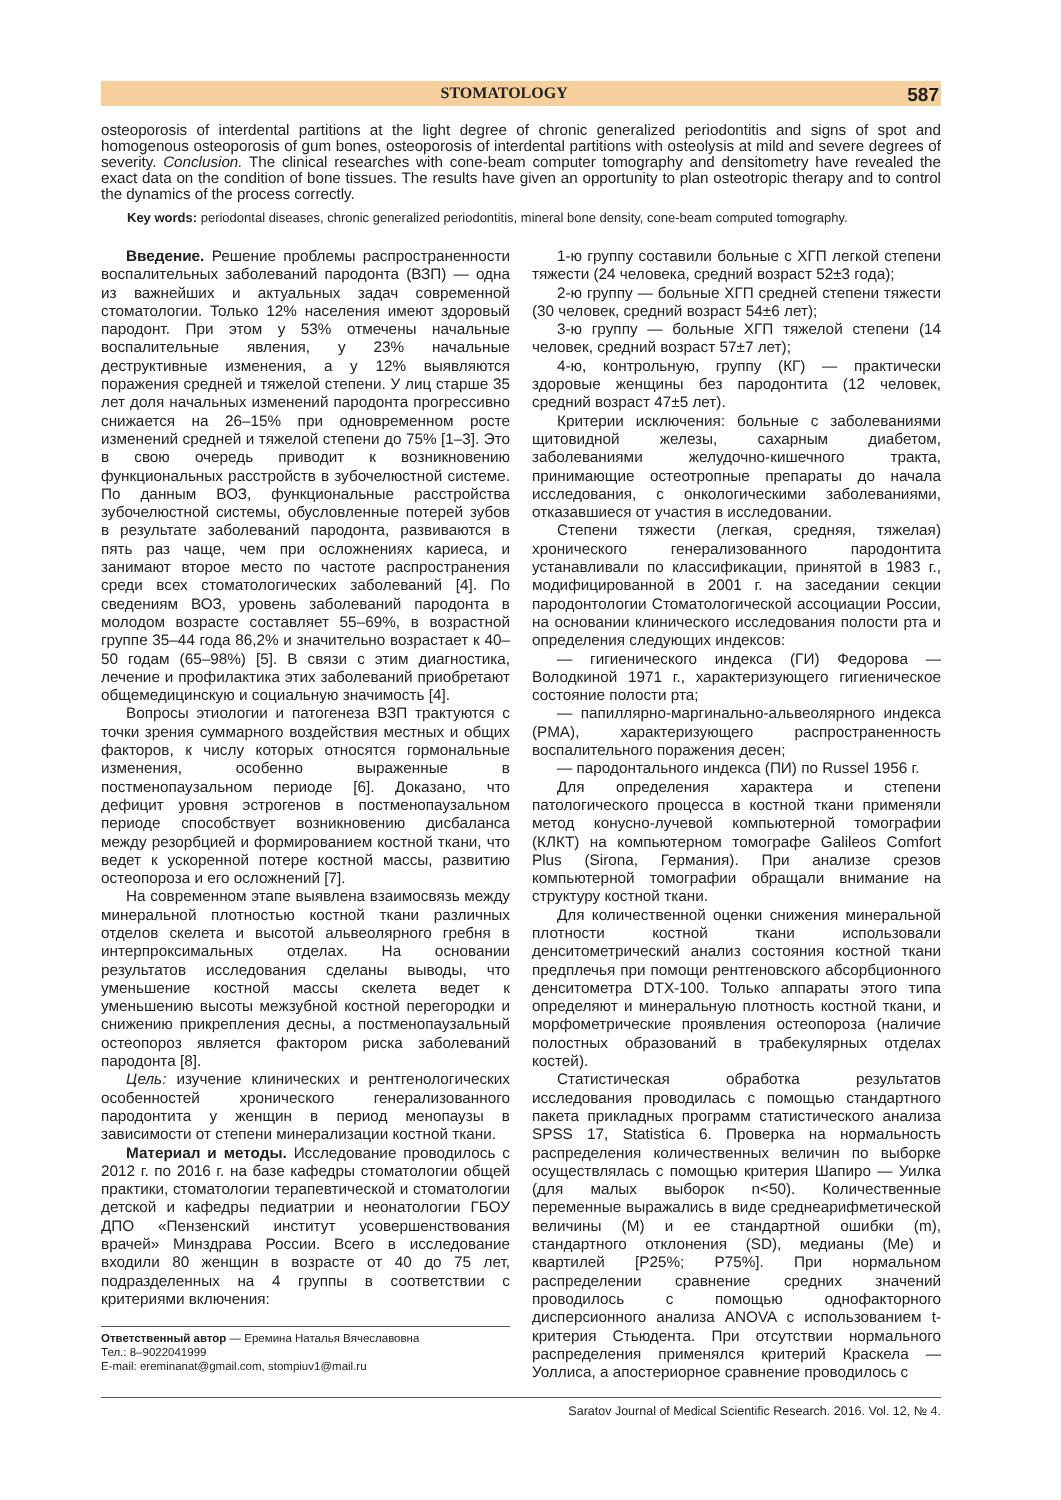STOMATOLOGY 587
osteoporosis of interdental partitions at the light degree of chronic generalized periodontitis and signs of spot and homogenous osteoporosis of gum bones, osteoporosis of interdental partitions with osteolysis at mild and severe degrees of severity. Conclusion. The clinical researches with cone-beam computer tomography and densitometry have revealed the exact data on the condition of bone tissues. The results have given an opportunity to plan osteotropic therapy and to control the dynamics of the process correctly.
Key words: periodontal diseases, chronic generalized periodontitis, mineral bone density, cone-beam computed tomography.
Введение. Решение проблемы распространенности воспалительных заболеваний пародонта (ВЗП) — одна из важнейших и актуальных задач современной стоматологии. Только 12% населения имеют здоровый пародонт. При этом у 53% отмечены начальные воспалительные явления, у 23% начальные деструктивные изменения, а у 12% выявляются поражения средней и тяжелой степени. У лиц старше 35 лет доля начальных изменений пародонта прогрессивно снижается на 26–15% при одновременном росте изменений средней и тяжелой степени до 75% [1–3]. Это в свою очередь приводит к возникновению функциональных расстройств в зубочелюстной системе. По данным ВОЗ, функциональные расстройства зубочелюстной системы, обусловленные потерей зубов в результате заболеваний пародонта, развиваются в пять раз чаще, чем при осложнениях кариеса, и занимают второе место по частоте распространения среди всех стоматологических заболеваний [4]. По сведениям ВОЗ, уровень заболеваний пародонта в молодом возрасте составляет 55–69%, в возрастной группе 35–44 года 86,2% и значительно возрастает к 40–50 годам (65–98%) [5]. В связи с этим диагностика, лечение и профилактика этих заболеваний приобретают общемедицинскую и социальную значимость [4].
Вопросы этиологии и патогенеза ВЗП трактуются с точки зрения суммарного воздействия местных и общих факторов, к числу которых относятся гормональные изменения, особенно выраженные в постменопаузальном периоде [6]. Доказано, что дефицит уровня эстрогенов в постменопаузальном периоде способствует возникновению дисбаланса между резорбцией и формированием костной ткани, что ведет к ускоренной потере костной массы, развитию остеопороза и его осложнений [7].
На современном этапе выявлена взаимосвязь между минеральной плотностью костной ткани различных отделов скелета и высотой альвеолярного гребня в интерпроксимальных отделах. На основании результатов исследования сделаны выводы, что уменьшение костной массы скелета ведет к уменьшению высоты межзубной костной перегородки и снижению прикрепления десны, а постменопаузальный остеопороз является фактором риска заболеваний пародонта [8].
Цель: изучение клинических и рентгенологических особенностей хронического генерализованного пародонтита у женщин в период менопаузы в зависимости от степени минерализации костной ткани.
Материал и методы. Исследование проводилось с 2012 г. по 2016 г. на базе кафедры стоматологии общей практики, стоматологии терапевтической и стоматологии детской и кафедры педиатрии и неонатологии ГБОУ ДПО «Пензенский институт усовершенствования врачей» Минздрава России. Всего в исследование входили 80 женщин в возрасте от 40 до 75 лет, подразделенных на 4 группы в соответствии с критериями включения:
Ответственный автор — Еремина Наталья Вячеславовна
Тел.: 8–9022041999
E-mail: ereminanat@gmail.com, stompiuv1@mail.ru
1-ю группу составили больные с ХГП легкой степени тяжести (24 человека, средний возраст 52±3 года);
2-ю группу — больные ХГП средней степени тяжести (30 человек, средний возраст 54±6 лет);
3-ю группу — больные ХГП тяжелой степени (14 человек, средний возраст 57±7 лет);
4-ю, контрольную, группу (КГ) — практически здоровые женщины без пародонтита (12 человек, средний возраст 47±5 лет).
Критерии исключения: больные с заболеваниями щитовидной железы, сахарным диабетом, заболеваниями желудочно-кишечного тракта, принимающие остеотропные препараты до начала исследования, с онкологическими заболеваниями, отказавшиеся от участия в исследовании.
Степени тяжести (легкая, средняя, тяжелая) хронического генерализованного пародонтита устанавливали по классификации, принятой в 1983 г., модифицированной в 2001 г. на заседании секции пародонтологии Стоматологической ассоциации России, на основании клинического исследования полости рта и определения следующих индексов:
— гигиенического индекса (ГИ) Федорова — Володкиной 1971 г., характеризующего гигиеническое состояние полости рта;
— папиллярно-маргинально-альвеолярного индекса (РМА), характеризующего распространенность воспалительного поражения десен;
— пародонтального индекса (ПИ) по Russel 1956 г.
Для определения характера и степени патологического процесса в костной ткани применяли метод конусно-лучевой компьютерной томографии (КЛКТ) на компьютерном томографе Galileos Comfort Plus (Sirona, Германия). При анализе срезов компьютерной томографии обращали внимание на структуру костной ткани.
Для количественной оценки снижения минеральной плотности костной ткани использовали денситометрический анализ состояния костной ткани предплечья при помощи рентгеновского абсорбционного денситометра DTX-100. Только аппараты этого типа определяют и минеральную плотность костной ткани, и морфометрические проявления остеопороза (наличие полостных образований в трабекулярных отделах костей).
Статистическая обработка результатов исследования проводилась с помощью стандартного пакета прикладных программ статистического анализа SPSS 17, Statistica 6. Проверка на нормальность распределения количественных величин по выборке осуществлялась с помощью критерия Шапиро — Уилка (для малых выборок n<50). Количественные переменные выражались в виде среднеарифметической величины (M) и ее стандартной ошибки (m), стандартного отклонения (SD), медианы (Me) и квартилей [P25%; P75%]. При нормальном распределении сравнение средних значений проводилось с помощью однофакторного дисперсионного анализа ANOVA с использованием t-критерия Стьюдента. При отсутствии нормального распределения применялся критерий Краскела — Уоллиса, а апостериорное сравнение проводилось с
Saratov Journal of Medical Scientific Research. 2016. Vol. 12, № 4.